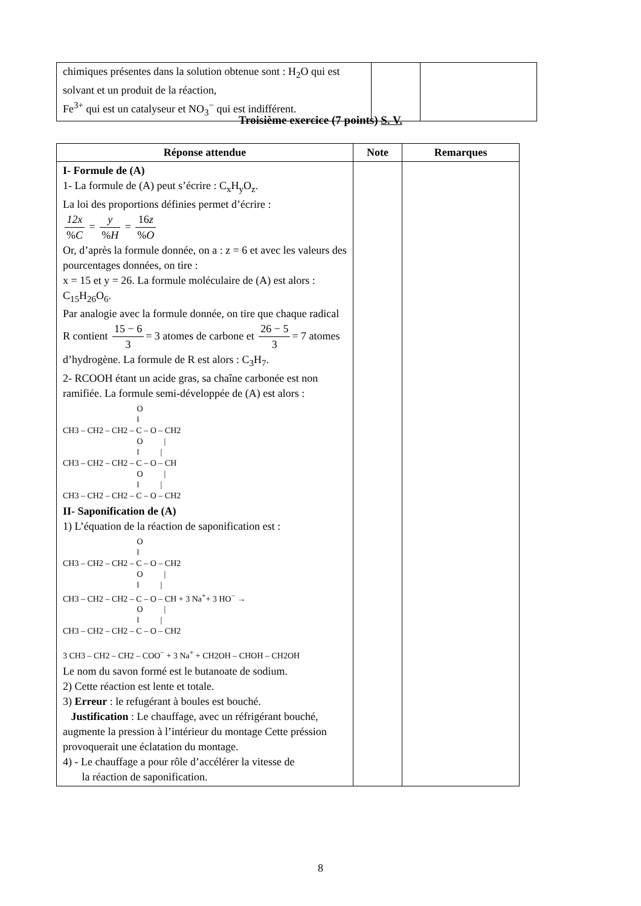| chimiques présentes dans la solution obtenue sont : H<sub>2</sub>O qui est solvant et un produit de la réaction, Fe<sup>3+</sup> qui est un catalyseur et NO<sub>3</sub><sup>−</sup> qui est indifférent. | | |
Troisième exercice (7 points) S. V.
| Réponse attendue | Note | Remarques |
| --- | --- | --- |
| I- Formule de (A) 1- La formule de (A) peut s’écrire : C<sub>x</sub>H<sub>y</sub>O<sub>z</sub>. La loi des proportions définies permet d’écrire : 12x % C = y % H = 16 z % O Or, d’après la formule donnée, on a : z = 6 et avec les valeurs des pourcentages données, on tire : x = 15 et y = 26. La formule moléculaire de (A) est alors : C<sub>15</sub>H<sub>26</sub>O<sub>6</sub>. Par analogie avec la formule donnée, on tire que chaque radical R contient 15 − 6 3 = 3 atomes de carbone et 26 − 5 3 = 7 atomes d’hydrogène. La formule de R est alors : C<sub>3</sub>H<sub>7</sub>. 2- RCOOH étant un acide gras, sa chaîne carbonée est non ramifiée. La formule semi-développée de (A) est alors : O ‖ CH3 – CH2 – CH2 – C – O – CH2 O / ‖ / CH3 – CH2 – CH2 – C – O – CH O / ‖ / CH3 – CH2 – CH2 – C – O – CH2 II- Saponification de (A) 1) L’équation de la réaction de saponification est : O ‖ CH3 – CH2 – CH2 – C – O – CH2 O / ‖ / CH3 – CH2 – CH2 – C – O – CH + 3 Na<sup>+</sup>+ 3 HO<sup>−</sup> → O / ‖ / CH3 – CH2 – CH2 – C – O – CH2 3 CH3 – CH2 – CH2 – COO<sup>−</sup> + 3 Na<sup>+</sup> + CH2OH – CHOH – CH2OH Le nom du savon formé est le butanoate de sodium. 2) Cette réaction est lente et totale. 3) Erreur : le refugérant à boules est bouché. Justification : Le chauffage, avec un réfrigérant bouché, augmente la pression à l’intérieur du montage Cette préssion provoquerait une éclatation du montage. 4) - Le chauffage a pour rôle d’accélérer la vitesse de la réaction de saponification. | | |
8